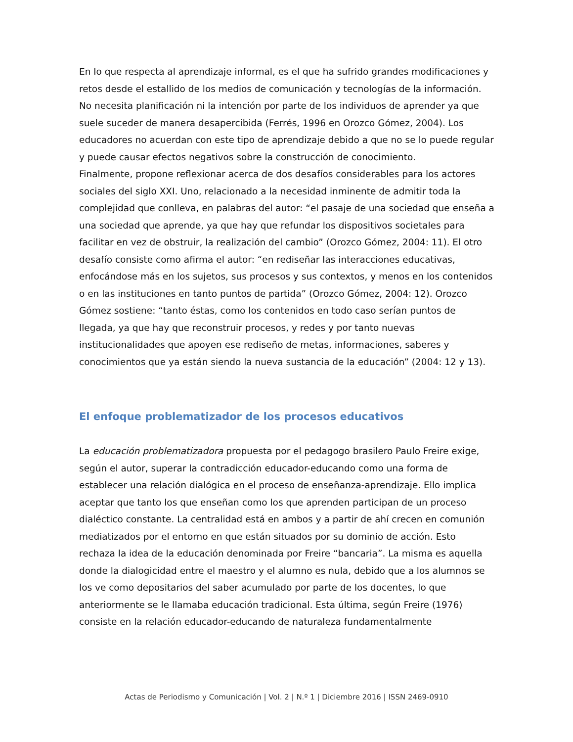En lo que respecta al aprendizaje informal, es el que ha sufrido grandes modificaciones y retos desde el estallido de los medios de comunicación y tecnologías de la información. No necesita planificación ni la intención por parte de los individuos de aprender ya que suele suceder de manera desapercibida (Ferrés, 1996 en Orozco Gómez, 2004). Los educadores no acuerdan con este tipo de aprendizaje debido a que no se lo puede regular y puede causar efectos negativos sobre la construcción de conocimiento.
Finalmente, propone reflexionar acerca de dos desafíos considerables para los actores sociales del siglo XXI. Uno, relacionado a la necesidad inminente de admitir toda la complejidad que conlleva, en palabras del autor: “el pasaje de una sociedad que enseña a una sociedad que aprende, ya que hay que refundar los dispositivos societales para facilitar en vez de obstruir, la realización del cambio” (Orozco Gómez, 2004: 11). El otro desafío consiste como afirma el autor: “en rediseñar las interacciones educativas, enfocándose más en los sujetos, sus procesos y sus contextos, y menos en los contenidos o en las instituciones en tanto puntos de partida” (Orozco Gómez, 2004: 12). Orozco Gómez sostiene: “tanto éstas, como los contenidos en todo caso serían puntos de llegada, ya que hay que reconstruir procesos, y redes y por tanto nuevas institucionalidades que apoyen ese rediseño de metas, informaciones, saberes y conocimientos que ya están siendo la nueva sustancia de la educación” (2004: 12 y 13).
El enfoque problematizador de los procesos educativos
La educación problematizadora propuesta por el pedagogo brasilero Paulo Freire exige, según el autor, superar la contradicción educador-educando como una forma de establecer una relación dialógica en el proceso de enseñanza-aprendizaje. Ello implica aceptar que tanto los que enseñan como los que aprenden participan de un proceso dialéctico constante. La centralidad está en ambos y a partir de ahí crecen en comunión mediatizados por el entorno en que están situados por su dominio de acción. Esto rechaza la idea de la educación denominada por Freire “bancaria”. La misma es aquella donde la dialogicidad entre el maestro y el alumno es nula, debido que a los alumnos se los ve como depositarios del saber acumulado por parte de los docentes, lo que anteriormente se le llamaba educación tradicional. Esta última, según Freire (1976) consiste en la relación educador-educando de naturaleza fundamentalmente
Actas de Periodismo y Comunicación | Vol. 2 | N.º 1 | Diciembre 2016 | ISSN 2469-0910